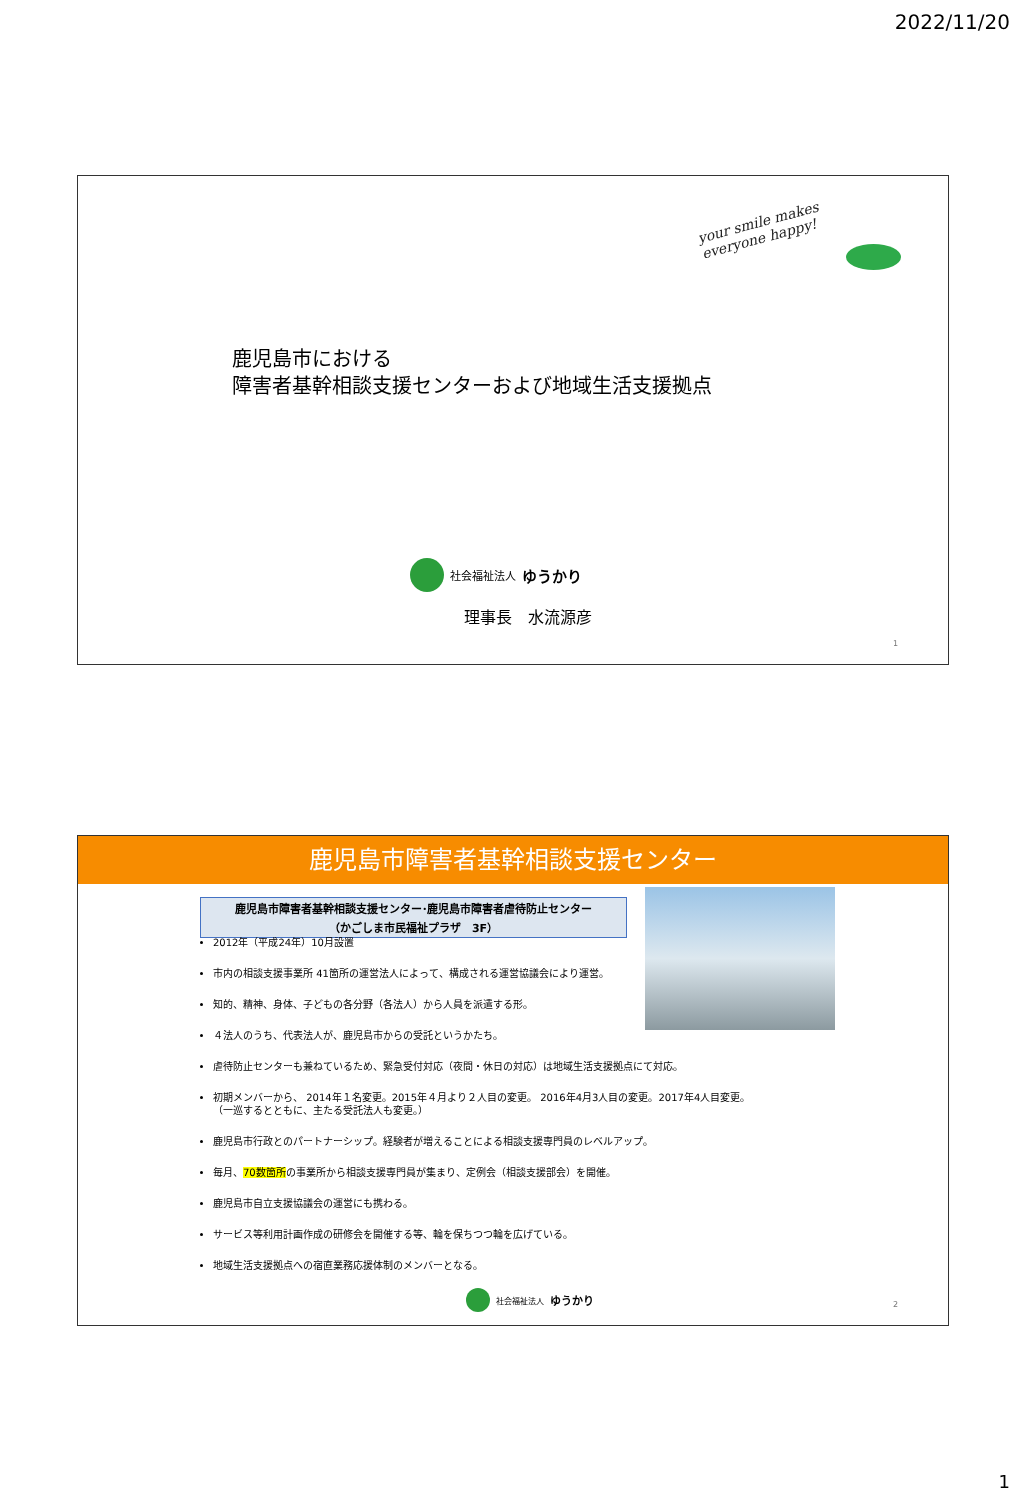2022/11/20
your smile makes
everyone happy!
鹿児島市における
障害者基幹相談支援センターおよび地域生活支援拠点
社会福祉法人 ゆうかり
理事長　水流源彦
1
鹿児島市障害者基幹相談支援センター
鹿児島市障害者基幹相談支援センター･鹿児島市障害者虐待防止センター
（かごしま市民福祉プラザ　3F）
2012年（平成24年）10月設置
市内の相談支援事業所 41箇所の運営法人によって、構成される運営協議会により運営。
知的、精神、身体、子どもの各分野（各法人）から人員を派遣する形。
４法人のうち、代表法人が、鹿児島市からの受託というかたち。
虐待防止センターも兼ねているため、緊急受付対応（夜間・休日の対応）は地域生活支援拠点にて対応。
初期メンバーから、 2014年１名変更。2015年４月より２人目の変更。 2016年4月3人目の変更。2017年4人目変更。
（一巡するとともに、主たる受託法人も変更。）
鹿児島市行政とのパートナーシップ。経験者が増えることによる相談支援専門員のレベルアップ。
毎月、70数箇所の事業所から相談支援専門員が集まり、定例会（相談支援部会）を開催。
鹿児島市自立支援協議会の運営にも携わる。
サービス等利用計画作成の研修会を開催する等、輪を保ちつつ輪を広げている。
地域生活支援拠点への宿直業務応援体制のメンバーとなる。
社会福祉法人 ゆうかり
2
1